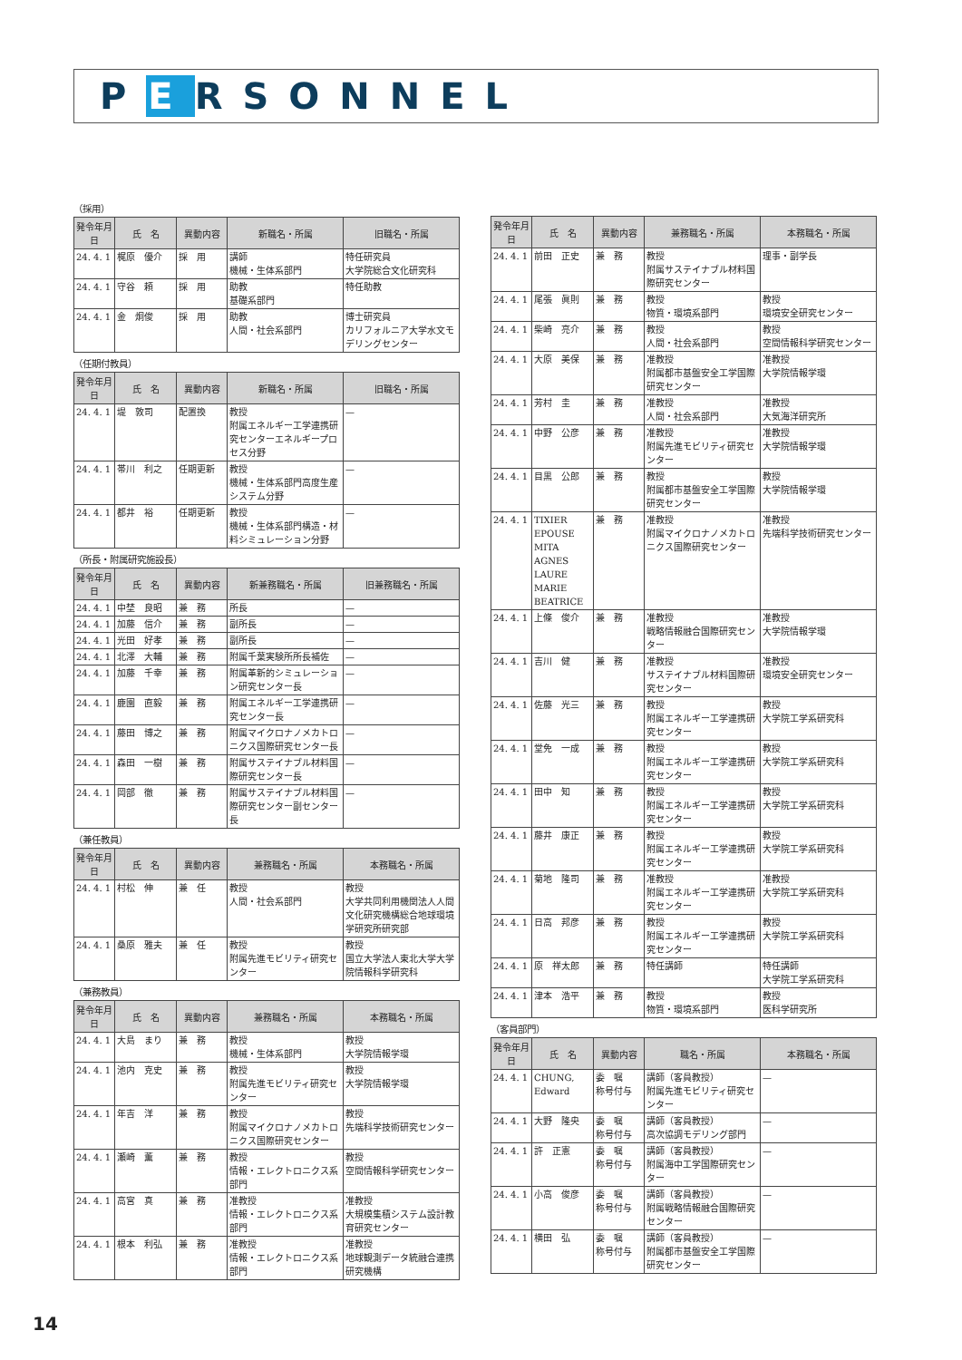PERSONNEL
（採用）
| 発令年月日 | 氏 名 | 異動内容 | 新職名・所属 | 旧職名・所属 |
| --- | --- | --- | --- | --- |
| 24. 4. 1 | 梶原 優介 | 採 用 | 講師 機械・生体系部門 | 特任研究員 大学院総合文化研究科 |
| 24. 4. 1 | 守谷 頼 | 採 用 | 助教 基礎系部門 | 特任助教 |
| 24. 4. 1 | 金 炯俊 | 採 用 | 助教 人間・社会系部門 | 博士研究員 カリフォルニア大学水文モデリングセンター |
（任期付教員）
| 発令年月日 | 氏 名 | 異動内容 | 新職名・所属 | 旧職名・所属 |
| --- | --- | --- | --- | --- |
| 24. 4. 1 | 堤 敦司 | 配置換 | 教授 附属エネルギー工学連携研究センターエネルギープロセス分野 | — |
| 24. 4. 1 | 帯川 利之 | 任期更新 | 教授 機械・生体系部門高度生産システム分野 | — |
| 24. 4. 1 | 都井 裕 | 任期更新 | 教授 機械・生体系部門構造・材料シミュレーション分野 | — |
（所長・附属研究施設長）
| 発令年月日 | 氏 名 | 異動内容 | 新兼務職名・所属 | 旧兼務職名・所属 |
| --- | --- | --- | --- | --- |
| 24. 4. 1 | 中埜 良昭 | 兼 務 | 所長 | — |
| 24. 4. 1 | 加藤 信介 | 兼 務 | 副所長 | — |
| 24. 4. 1 | 光田 好孝 | 兼 務 | 副所長 | — |
| 24. 4. 1 | 北澤 大輔 | 兼 務 | 附属千葉実験所所長補佐 | — |
| 24. 4. 1 | 加藤 千幸 | 兼 務 | 附属革新的シミュレーション研究センター長 | — |
| 24. 4. 1 | 鹿園 直毅 | 兼 務 | 附属エネルギー工学連携研究センター長 | — |
| 24. 4. 1 | 藤田 博之 | 兼 務 | 附属マイクロナノメカトロニクス国際研究センター長 | — |
| 24. 4. 1 | 森田 一樹 | 兼 務 | 附属サステイナブル材料国際研究センター長 | — |
| 24. 4. 1 | 岡部 徹 | 兼 務 | 附属サステイナブル材料国際研究センター副センター長 | — |
（兼任教員）
| 発令年月日 | 氏 名 | 異動内容 | 兼務職名・所属 | 本務職名・所属 |
| --- | --- | --- | --- | --- |
| 24. 4. 1 | 村松 伸 | 兼 任 | 教授 人間・社会系部門 | 教授 大学共同利用機関法人人間文化研究機構総合地球環境学研究所研究部 |
| 24. 4. 1 | 桑原 雅夫 | 兼 任 | 教授 附属先進モビリティ研究センター | 教授 国立大学法人東北大学大学院情報科学研究科 |
（兼務教員）
| 発令年月日 | 氏 名 | 異動内容 | 兼務職名・所属 | 本務職名・所属 |
| --- | --- | --- | --- | --- |
| 24. 4. 1 | 大島 まり | 兼 務 | 教授 機械・生体系部門 | 教授 大学院情報学環 |
| 24. 4. 1 | 池内 克史 | 兼 務 | 教授 附属先進モビリティ研究センター | 教授 大学院情報学環 |
| 24. 4. 1 | 年吉 洋 | 兼 務 | 教授 附属マイクロナノメカトロニクス国際研究センター | 教授 先端科学技術研究センター |
| 24. 4. 1 | 瀬崎 薫 | 兼 務 | 教授 情報・エレクトロニクス系部門 | 教授 空間情報科学研究センター |
| 24. 4. 1 | 高宮 真 | 兼 務 | 准教授 情報・エレクトロニクス系部門 | 准教授 大規模集積システム設計教育研究センター |
| 24. 4. 1 | 根本 利弘 | 兼 務 | 准教授 情報・エレクトロニクス系部門 | 准教授 地球観測データ統融合連携研究機構 |
| 発令年月日 | 氏 名 | 異動内容 | 兼務職名・所属 | 本務職名・所属 |
| --- | --- | --- | --- | --- |
| 24. 4. 1 | 前田 正史 | 兼 務 | 教授 附属サステイナブル材料国際研究センター | 理事・副学長 |
| 24. 4. 1 | 尾張 眞則 | 兼 務 | 教授 物質・環境系部門 | 教授 環境安全研究センター |
| 24. 4. 1 | 柴崎 亮介 | 兼 務 | 教授 人間・社会系部門 | 教授 空間情報科学研究センター |
| 24. 4. 1 | 大原 美保 | 兼 務 | 准教授 附属都市基盤安全工学国際研究センター | 准教授 大学院情報学環 |
| 24. 4. 1 | 芳村 圭 | 兼 務 | 准教授 人間・社会系部門 | 准教授 大気海洋研究所 |
| 24. 4. 1 | 中野 公彦 | 兼 務 | 准教授 附属先進モビリティ研究センター | 准教授 大学院情報学環 |
| 24. 4. 1 | 目黒 公郎 | 兼 務 | 教授 附属都市基盤安全工学国際研究センター | 教授 大学院情報学環 |
| 24. 4. 1 | TIXIER EPOUSE MITA AGNES LAURE MARIE BEATRICE | 兼 務 | 准教授 附属マイクロナノメカトロニクス国際研究センター | 准教授 先端科学技術研究センター |
| 24. 4. 1 | 上條 俊介 | 兼 務 | 准教授 戦略情報融合国際研究センター | 准教授 大学院情報学環 |
| 24. 4. 1 | 吉川 健 | 兼 務 | 准教授 サステイナブル材料国際研究センター | 准教授 環境安全研究センター |
| 24. 4. 1 | 佐藤 光三 | 兼 務 | 教授 附属エネルギー工学連携研究センター | 教授 大学院工学系研究科 |
| 24. 4. 1 | 堂免 一成 | 兼 務 | 教授 附属エネルギー工学連携研究センター | 教授 大学院工学系研究科 |
| 24. 4. 1 | 田中 知 | 兼 務 | 教授 附属エネルギー工学連携研究センター | 教授 大学院工学系研究科 |
| 24. 4. 1 | 藤井 康正 | 兼 務 | 教授 附属エネルギー工学連携研究センター | 教授 大学院工学系研究科 |
| 24. 4. 1 | 菊地 隆司 | 兼 務 | 准教授 附属エネルギー工学連携研究センター | 准教授 大学院工学系研究科 |
| 24. 4. 1 | 日高 邦彦 | 兼 務 | 教授 附属エネルギー工学連携研究センター | 教授 大学院工学系研究科 |
| 24. 4. 1 | 原 祥太郎 | 兼 務 | 特任講師 | 特任講師 大学院工学系研究科 |
| 24. 4. 1 | 津本 浩平 | 兼 務 | 教授 物質・環境系部門 | 教授 医科学研究所 |
（客員部門）
| 発令年月日 | 氏 名 | 異動内容 | 職名・所属 | 本務職名・所属 |
| --- | --- | --- | --- | --- |
| 24. 4. 1 | CHUNG, Edward | 委 嘱 称号付与 | 講師（客員教授） 附属先進モビリティ研究センター | — |
| 24. 4. 1 | 大野 隆央 | 委 嘱 称号付与 | 講師（客員教授） 高次協調モデリング部門 | — |
| 24. 4. 1 | 許 正憲 | 委 嘱 称号付与 | 講師（客員教授） 附属海中工学国際研究センター | — |
| 24. 4. 1 | 小高 俊彦 | 委 嘱 称号付与 | 講師（客員教授） 附属戦略情報融合国際研究センター | — |
| 24. 4. 1 | 横田 弘 | 委 嘱 称号付与 | 講師（客員教授） 附属都市基盤安全工学国際研究センター | — |
14